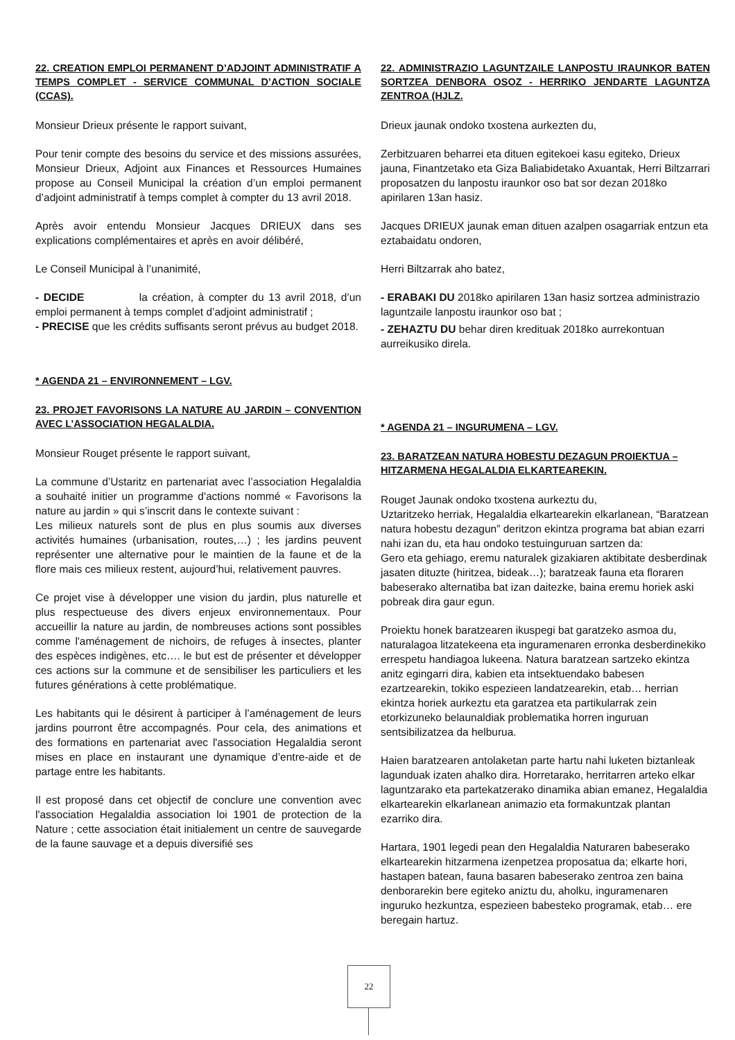22. CREATION EMPLOI PERMANENT D’ADJOINT ADMINISTRATIF A TEMPS COMPLET - SERVICE COMMUNAL D’ACTION SOCIALE (CCAS).
Monsieur Drieux présente le rapport suivant,
Pour tenir compte des besoins du service et des missions assurées, Monsieur Drieux, Adjoint aux Finances et Ressources Humaines propose au Conseil Municipal la création d’un emploi permanent d’adjoint administratif à temps complet à compter du 13 avril 2018.
Après avoir entendu Monsieur Jacques DRIEUX dans ses explications complémentaires et après en avoir délibéré,
Le Conseil Municipal à l’unanimité,
- DECIDE la création, à compter du 13 avril 2018, d’un emploi permanent à temps complet d’adjoint administratif ;
- PRECISE que les crédits suffisants seront prévus au budget 2018.
* AGENDA 21 – ENVIRONNEMENT – LGV.
23. PROJET FAVORISONS LA NATURE AU JARDIN – CONVENTION AVEC L’ASSOCIATION HEGALALDIA.
Monsieur Rouget présente le rapport suivant,
La commune d’Ustaritz en partenariat avec l’association Hegalaldia a souhaité initier un programme d'actions nommé « Favorisons la nature au jardin » qui s’inscrit dans le contexte suivant :
Les milieux naturels sont de plus en plus soumis aux diverses activités humaines (urbanisation, routes,…) ; les jardins peuvent représenter une alternative pour le maintien de la faune et de la flore mais ces milieux restent, aujourd’hui, relativement pauvres.
Ce projet vise à développer une vision du jardin, plus naturelle et plus respectueuse des divers enjeux environnementaux. Pour accueillir la nature au jardin, de nombreuses actions sont possibles comme l'aménagement de nichoirs, de refuges à insectes, planter des espèces indigènes, etc…. le but est de présenter et développer ces actions sur la commune et de sensibiliser les particuliers et les futures générations à cette problématique.
Les habitants qui le désirent à participer à l’aménagement de leurs jardins pourront être accompagnés. Pour cela, des animations et des formations en partenariat avec l'association Hegalaldia seront mises en place en instaurant une dynamique d’entre-aide et de partage entre les habitants.
Il est proposé dans cet objectif de conclure une convention avec l'association Hegalaldia association loi 1901 de protection de la Nature ; cette association était initialement un centre de sauvegarde de la faune sauvage et a depuis diversifié ses
22. ADMINISTRAZIO LAGUNTZAILE LANPOSTU IRAUNKOR BATEN SORTZEA DENBORA OSOZ - HERRIKO JENDARTE LAGUNTZA ZENTROA (HJLZ.
Drieux jaunak ondoko txostena aurkezten du,
Zerbitzuaren beharrei eta dituen egitekoei kasu egiteko, Drieux jauna, Finantzetako eta Giza Baliabidetako Axuantak, Herri Biltzarrari proposatzen du lanpostu iraunkor oso bat sor dezan 2018ko apirilaren 13an hasiz.
Jacques DRIEUX jaunak eman dituen azalpen osagarriak entzun eta eztabaidatu ondoren,
Herri Biltzarrak aho batez,
- ERABAKI DU 2018ko apirilaren 13an hasiz sortzea administrazio laguntzaile lanpostu iraunkor oso bat ;
- ZEHAZTU DU behar diren kredituak 2018ko aurrekontuan aurreikusiko direla.
* AGENDA 21 – INGURUMENA – LGV.
23. BARATZEAN NATURA HOBESTU DEZAGUN PROIEKTUA – HITZARMENA HEGALALDIA ELKARTEAREKIN.
Rouget Jaunak ondoko txostena aurkeztu du,
Uztaritzeko herriak, Hegalaldia elkartearekin elkarlanean, “Baratzean natura hobestu dezagun” deritzon ekintza programa bat abian ezarri nahi izan du, eta hau ondoko testuinguruan sartzen da:
Gero eta gehiago, eremu naturalek gizakiaren aktibitate desberdinak jasaten dituzte (hiritzea, bideak…); baratzeak fauna eta floraren babeserako alternatiba bat izan daitezke, baina eremu horiek aski pobreak dira gaur egun.
Proiektu honek baratzearen ikuspegi bat garatzeko asmoa du, naturalagoa litzatekeena eta inguramenaren erronka desberdinekiko errespetu handiagoa lukeena. Natura baratzean sartzeko ekintza anitz egingarri dira, kabien eta intsektuendako babesen ezartzearekin, tokiko espezieen landatzearekin, etab… herrian ekintza horiek aurkeztu eta garatzea eta partikularrak zein etorkizuneko belaunaldiak problematika horren inguruan sentsibilizatzea da helburua.
Haien baratzearen antolaketan parte hartu nahi luketen biztanleak lagunduak izaten ahalko dira. Horretarako, herritarren arteko elkar laguntzarako eta partekatzerako dinamika abian emanez, Hegalaldia elkartearekin elkarlanean animazio eta formakuntzak plantan ezarriko dira.
Hartara, 1901 legedi pean den Hegalaldia Naturaren babeserako elkartearekin hitzarmena izenpetzea proposatua da; elkarte hori, hastapen batean, fauna basaren babeserako zentroa zen baina denborarekin bere egiteko aniztu du, aholku, inguramenaren inguruko hezkuntza, espezieen babesteko programak, etab… ere beregain hartuz.
22